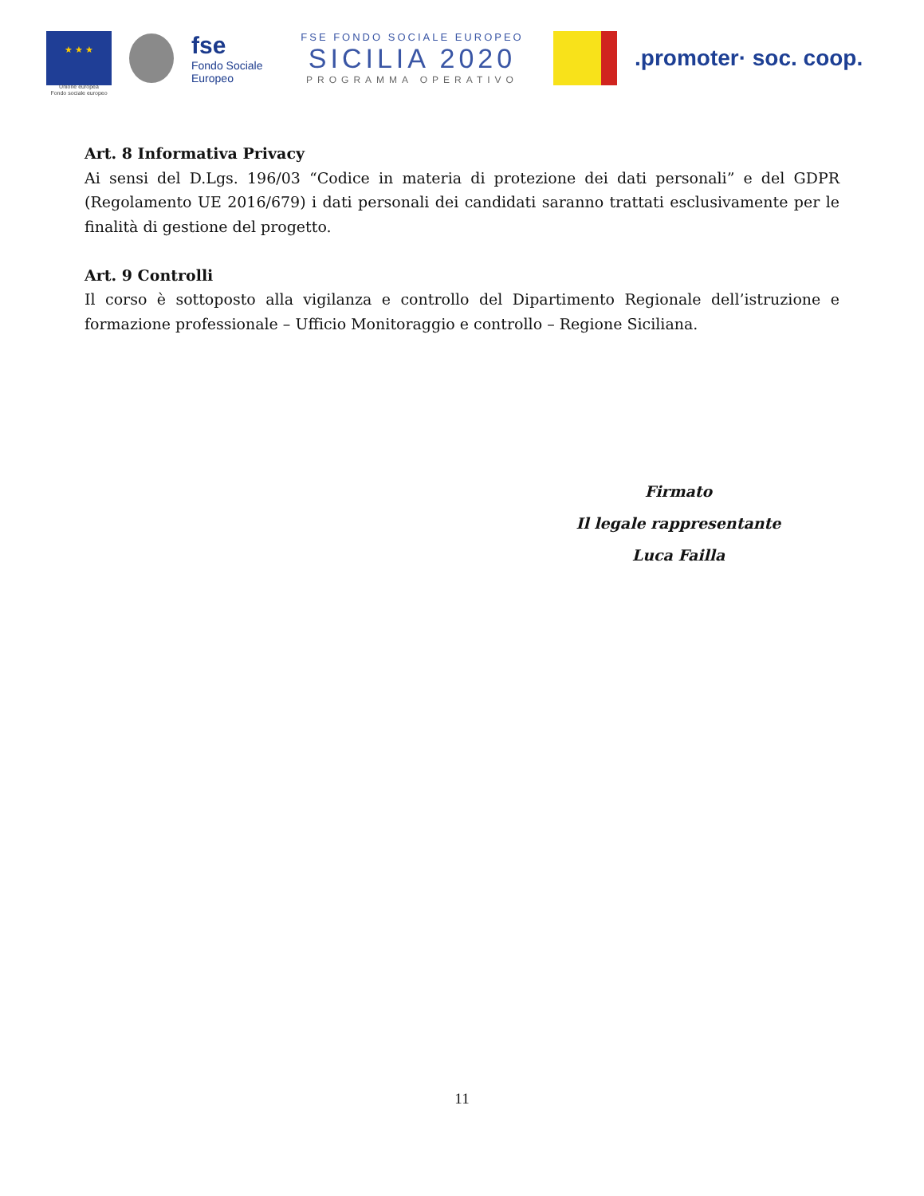★ ★ ★
Unione europea
Fondo sociale europeo
fse
Fondo Sociale Europeo
FSE FONDO SOCIALE EUROPEO
SICILIA 2020
PROGRAMMA OPERATIVO
.promoter· soc. coop.
Art. 8 Informativa Privacy
Ai sensi del D.Lgs. 196/03 “Codice in materia di protezione dei dati personali” e del GDPR (Regolamento UE 2016/679) i dati personali dei candidati saranno trattati esclusivamente per le finalità di gestione del progetto.
Art. 9 Controlli
Il corso è sottoposto alla vigilanza e controllo del Dipartimento Regionale dell’istruzione e formazione professionale – Ufficio Monitoraggio e controllo – Regione Siciliana.
Firmato
Il legale rappresentante
Luca Failla
11